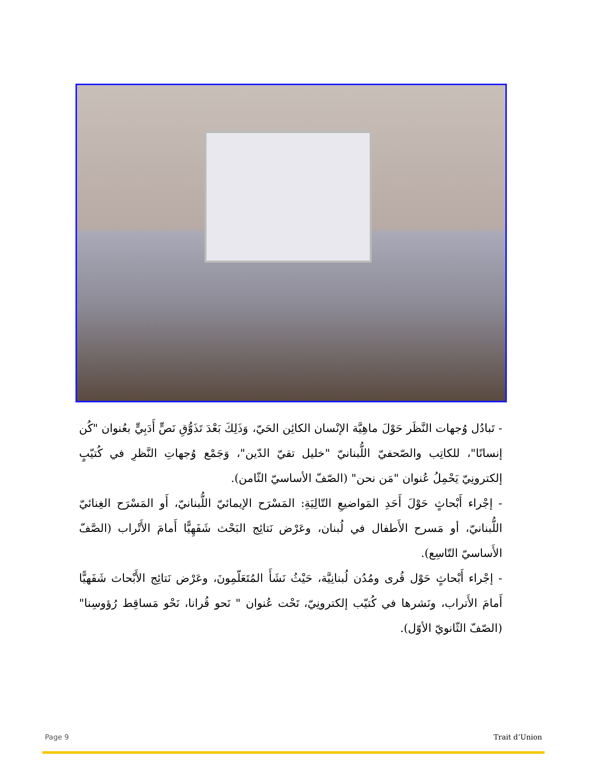- تَبادُل وُجهات النَّظَر حَوْلَ ماهِيَّة الإنْسان الكائِن الحَيّ، وَذَلِكَ بَعْدَ تَذَوُّقِ نَصٍّ أَدَبِيٍّ بعُنوان "كُن إنسانًا"، للكاتِب والصّحفيّ اللُّبنانيّ "خليل تقيّ الدّين"، وَجَمْع وُجهاتِ النَّظرِ في كُتيّبٍ إلكترونِيّ يَحْمِلُ عُنوان "مَن نحن" (الصّفّ الأساسيّ الثّامن).
- إجْراء أَبْحاثٍ حَوْلَ أَحَدِ المَواضيعِ التّالِيَةِ: المَسْرَح الإيمائيّ اللُّبنانيّ، أَو المَسْرَح الغِنائيّ اللُّبنانيّ، أو مَسرح الأَطفال في لُبنان، وعَرْض نَتائِج البَحْث شَفَهِيًّا أَمامَ الأَتْراب (الصَّفّ الأَساسيّ التّاسِع).
- إجْراء أَبْحاثٍ حَوْل قُرى ومُدُن لُبنانِيَّة، حَيْثُ نَشَأَ المُتَعَلّمِونَ، وعَرْض نَتائِج الأَبْحاث شَفَهيًّا أَمامَ الأَتراب، ونَشرها في كُتيّب إلكترونِيّ، تَحْت عُنوان " نَحو قُرانا، نَحْو مَساقِط رُؤوسِنا" (الصّفّ الثّانويّ الأوّل).
Page 9 Trait d’Union